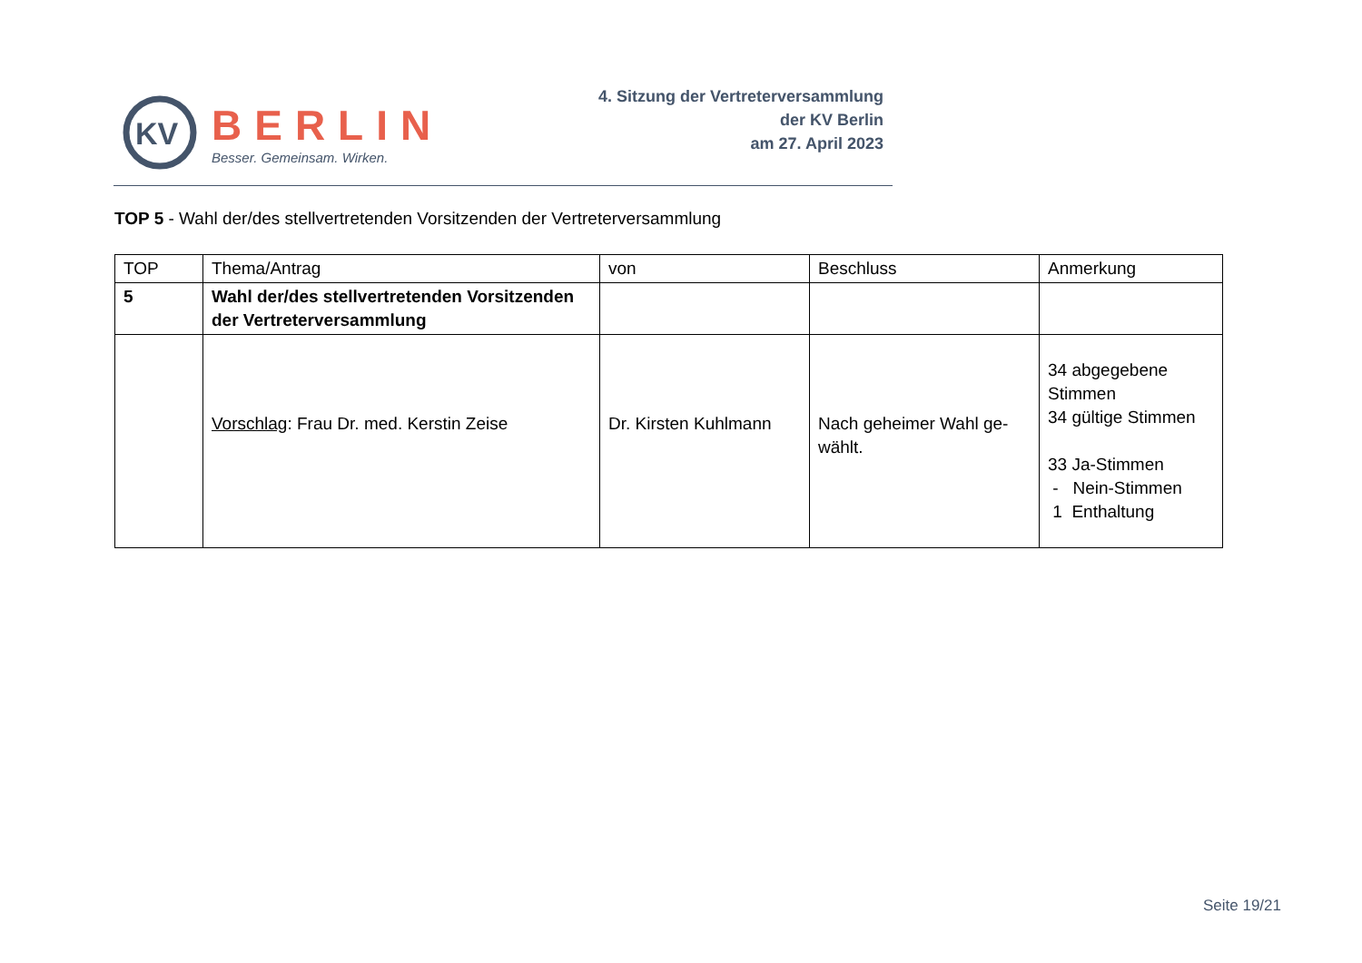KV
BERLIN
Besser. Gemeinsam. Wirken.
4. Sitzung der Vertreterversammlung
der KV Berlin
am 27. April 2023
TOP 5 - Wahl der/des stellvertretenden Vorsitzenden der Vertreterversammlung
| TOP | Thema/Antrag | von | Beschluss | Anmerkung |
| --- | --- | --- | --- | --- |
| 5 | Wahl der/des stellvertretenden Vorsitzenden der Vertreterversammlung | | | |
| | Vorschlag : Frau Dr. med. Kerstin Zeise | Dr. Kirsten Kuhlmann | Nach geheimer Wahl ge-wählt. | 34 abgegebene Stimmen 34 gültige Stimmen 33 Ja-Stimmen - Nein-Stimmen 1 Enthaltung |
Seite 19/21